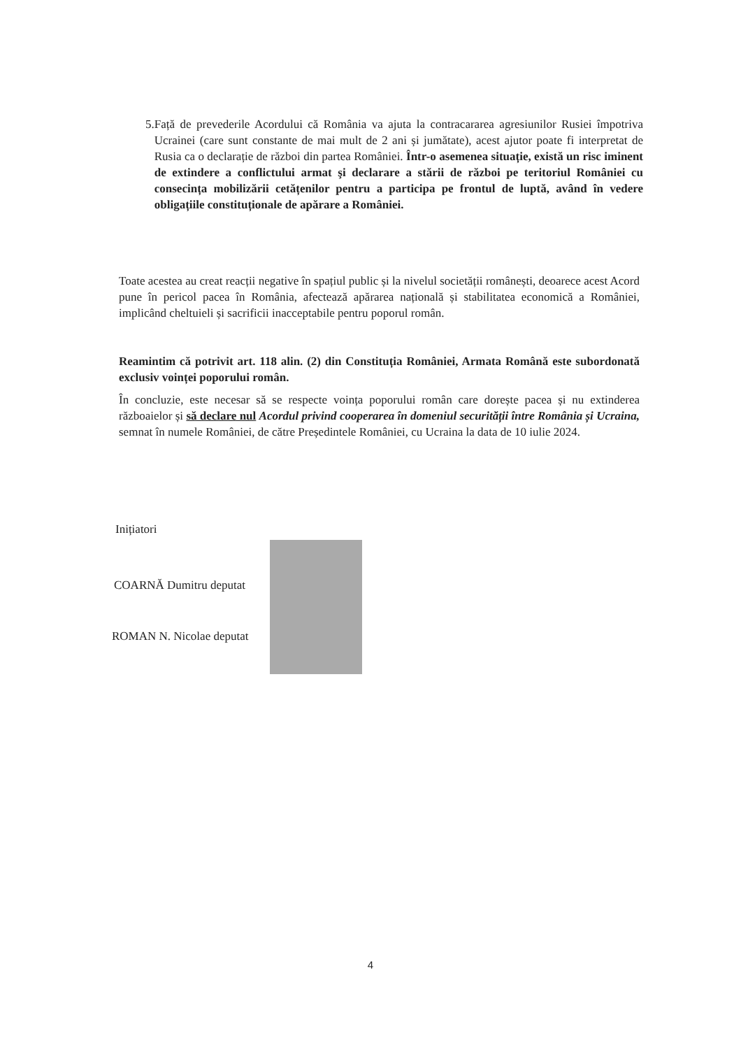5. Față de prevederile Acordului că România va ajuta la contracararea agresiunilor Rusiei împotriva Ucrainei (care sunt constante de mai mult de 2 ani și jumătate), acest ajutor poate fi interpretat de Rusia ca o declarație de război din partea României. Într-o asemenea situație, există un risc iminent de extindere a conflictului armat şi declarare a stării de război pe teritoriul României cu consecința mobilizării cetățenilor pentru a participa pe frontul de luptă, având în vedere obligațiile constituționale de apărare a României.
Toate acestea au creat reacții negative în spațiul public și la nivelul societății românești, deoarece acest Acord pune în pericol pacea în România, afectează apărarea națională și stabilitatea economică a României, implicând cheltuieli și sacrificii inacceptabile pentru poporul român.
Reamintim că potrivit art. 118 alin. (2) din Constituția României, Armata Română este subordonată exclusiv voinței poporului român.
În concluzie, este necesar să se respecte voința poporului român care dorește pacea și nu extinderea războaielor și să declare nul Acordul privind cooperarea în domeniul securității între România și Ucraina, semnat în numele României, de către Președintele României, cu Ucraina la data de 10 iulie 2024.
Inițiatori
COARNĂ Dumitru deputat
ROMAN N. Nicolae deputat
4